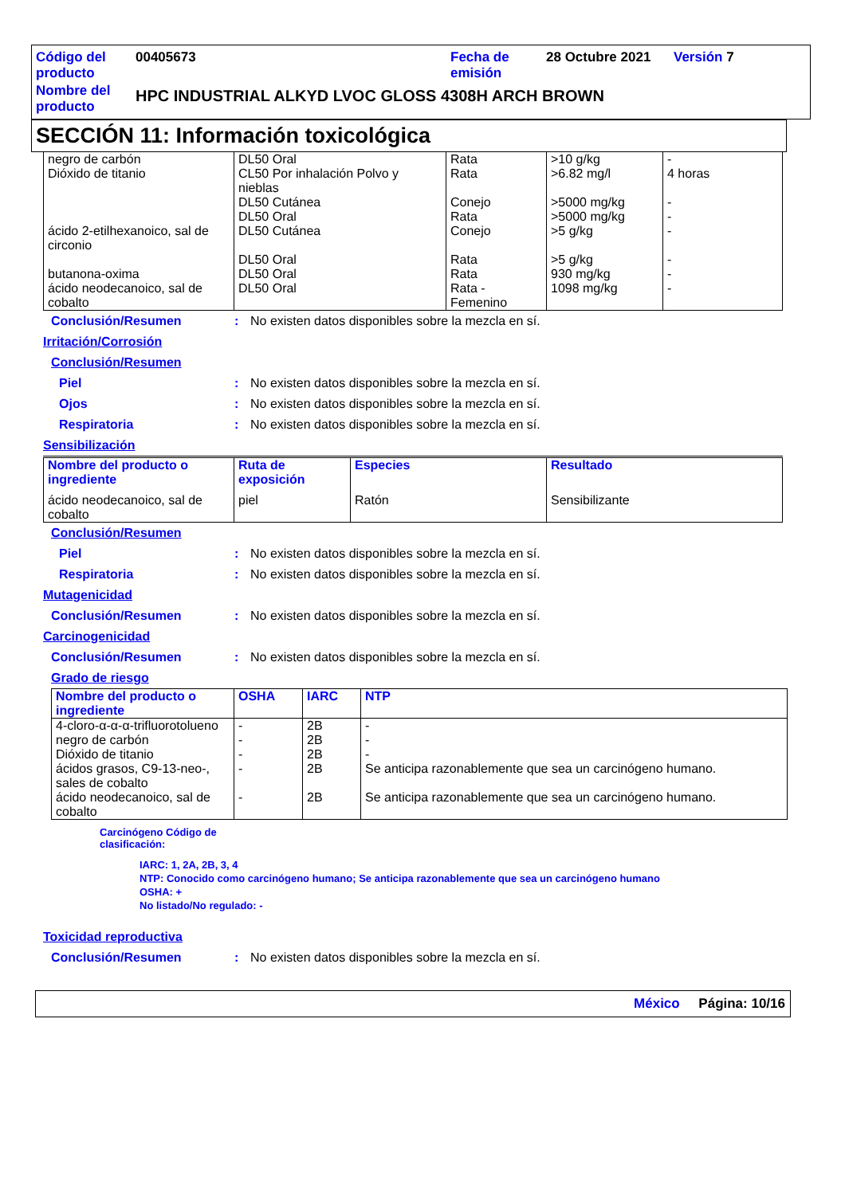| Código del producto | 00405673 | Fecha de emisión | 28 Octubre 2021 | Versión 7 |
| Nombre del producto | HPC INDUSTRIAL ALKYD LVOC GLOSS 4308H ARCH BROWN | | | |
SECCIÓN 11: Información toxicológica
| negro de carbón | DL50 Oral | Rata | >10 g/kg | - |
| Dióxido de titanio | CL50 Por inhalación Polvo y nieblas | Rata | >6.82 mg/l | 4 horas |
| | DL50 Cutánea | Conejo | >5000 mg/kg | - |
| | DL50 Oral | Rata | >5000 mg/kg | - |
| ácido 2-etilhexanoico, sal de circonio | DL50 Cutánea | Conejo | >5 g/kg | - |
| | DL50 Oral | Rata | >5 g/kg | - |
| butanona-oxima | DL50 Oral | Rata | 930 mg/kg | - |
| ácido neodecanoico, sal de cobalto | DL50 Oral | Rata - Femenino | 1098 mg/kg | - |
Conclusión/Resumen: No existen datos disponibles sobre la mezcla en sí.
Irritación/Corrosión
Conclusión/Resumen
Piel: No existen datos disponibles sobre la mezcla en sí.
Ojos: No existen datos disponibles sobre la mezcla en sí.
Respiratoria: No existen datos disponibles sobre la mezcla en sí.
Sensibilización
| Nombre del producto o ingrediente | Ruta de exposición | Especies | Resultado |
| --- | --- | --- | --- |
| ácido neodecanoico, sal de cobalto | piel | Ratón | Sensibilizante |
Conclusión/Resumen
Piel: No existen datos disponibles sobre la mezcla en sí.
Respiratoria: No existen datos disponibles sobre la mezcla en sí.
Mutagenicidad
Conclusión/Resumen: No existen datos disponibles sobre la mezcla en sí.
Carcinogenicidad
Conclusión/Resumen: No existen datos disponibles sobre la mezcla en sí.
Grado de riesgo
| Nombre del producto o ingrediente | OSHA | IARC | NTP |
| --- | --- | --- | --- |
| 4-cloro-α-α-α-trifluorotolueno | - | 2B | - |
| negro de carbón | - | 2B | - |
| Dióxido de titanio | - | 2B | - |
| ácidos grasos, C9-13-neo-, sales de cobalto | - | 2B | Se anticipa razonablemente que sea un carcinógeno humano. |
| ácido neodecanoico, sal de cobalto | - | 2B | Se anticipa razonablemente que sea un carcinógeno humano. |
Carcinógeno Código de clasificación:
IARC: 1, 2A, 2B, 3, 4
NTP: Conocido como carcinógeno humano; Se anticipa razonablemente que sea un carcinógeno humano
OSHA: +
No listado/No regulado: -
Toxicidad reproductiva
Conclusión/Resumen: No existen datos disponibles sobre la mezcla en sí.
México Página: 10/16